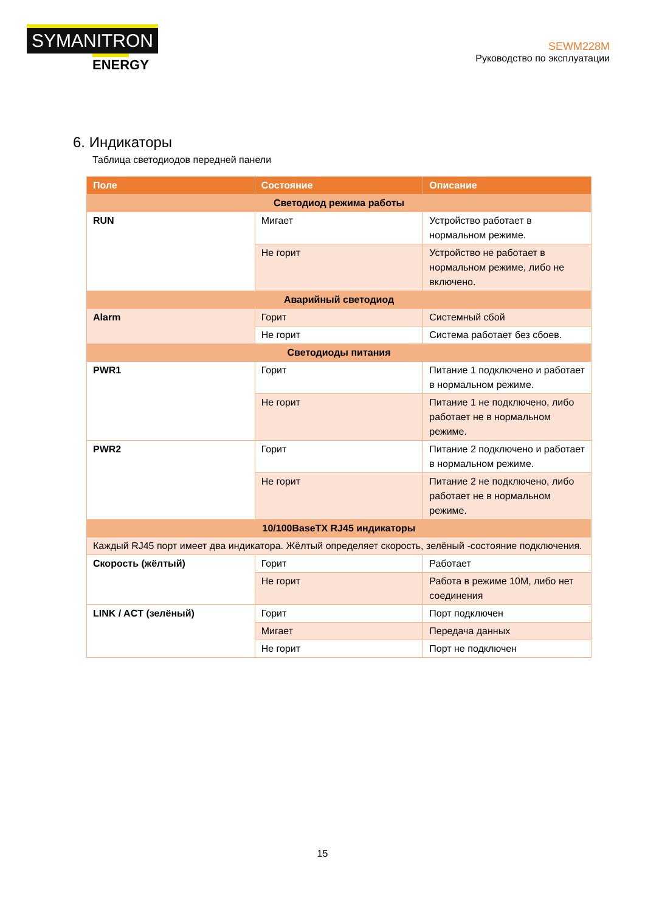SYMANITRON
ENERGY
SEWM228M
Руководство по эксплуатации
6. Индикаторы
Таблица светодиодов передней панели
| Поле | Состояние | Описание |
| --- | --- | --- |
| Светодиод режима работы | | |
| RUN | Мигает | Устройство работает в нормальном режиме. |
| | Не горит | Устройство не работает в нормальном режиме, либо не включено. |
| Аварийный светодиод | | |
| Alarm | Горит | Системный сбой |
| | Не горит | Система работает без сбоев. |
| Светодиоды питания | | |
| PWR1 | Горит | Питание 1 подключено и работает в нормальном режиме. |
| | Не горит | Питание 1 не подключено, либо работает не в нормальном режиме. |
| PWR2 | Горит | Питание 2 подключено и работает в нормальном режиме. |
| | Не горит | Питание 2 не подключено, либо работает не в нормальном режиме. |
| 10/100BaseTX RJ45 индикаторы | | |
| Каждый RJ45 порт имеет два индикатора. Жёлтый определяет скорость, зелёный -состояние подключения. | | |
| Скорость (жёлтый) | Горит | Работает |
| | Не горит | Работа в режиме 10M, либо нет соединения |
| LINK / ACT (зелёный) | Горит | Порт подключен |
| | Мигает | Передача данных |
| | Не горит | Порт не подключен |
15